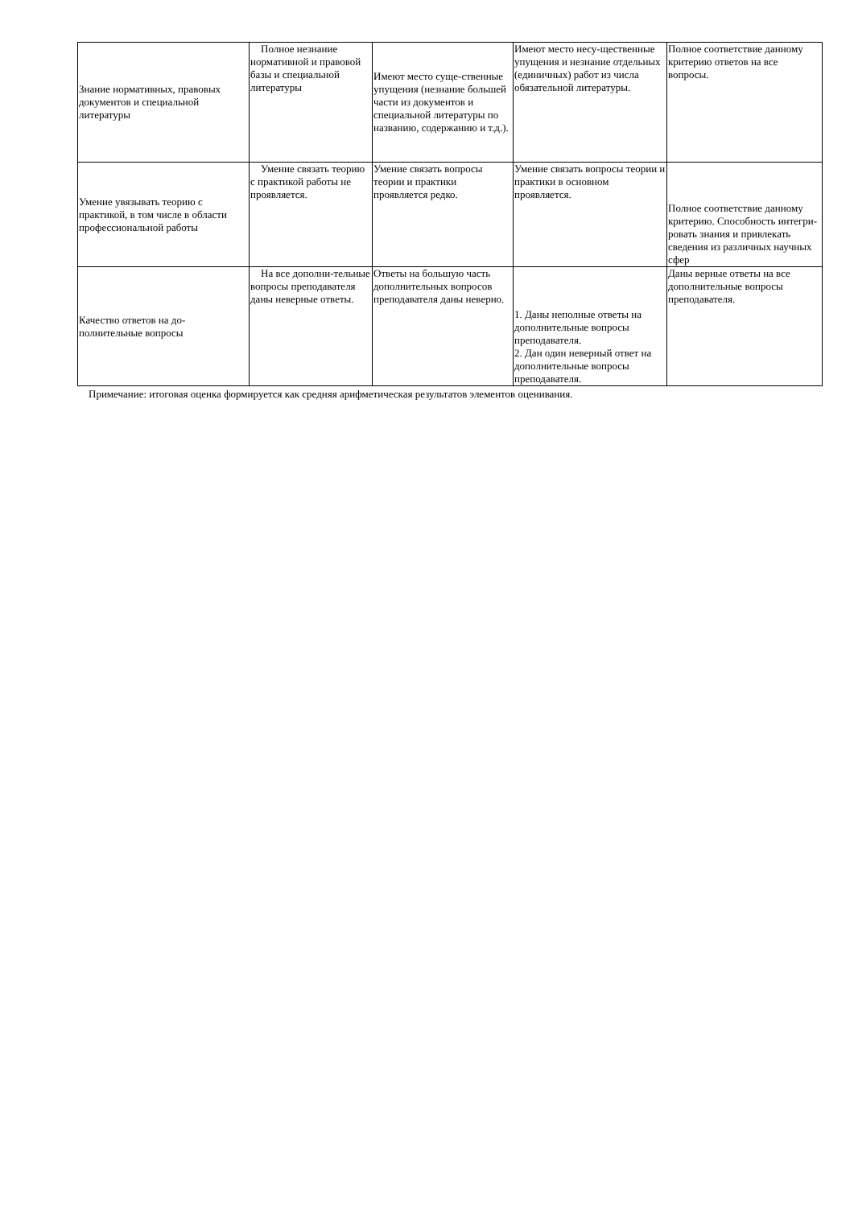| Знание нормативных, правовых документов и специальной литературы | Полное незнание нормативной и правовой базы и специальной литературы | Имеют место суще-ственные упущения (незнание большей части из документов и специальной литературы по названию, содержанию и т.д.). | Имеют место несу-щественные упущения и незнание отдельных (единичных) работ из числа обязательной литературы. | Полное соответствие данному критерию ответов на все вопросы. |
| Умение увязывать теорию с практикой, в том числе в области профессиональной работы | Умение связать теорию с практикой работы не проявляется. | Умение связать вопросы теории и практики проявляется редко. | Умение связать вопросы теории и практики в основном проявляется. | Полное соответствие данному критерию. Способность интегри-ровать знания и привлекать сведения из различных научных сфер |
| Качество ответов на до-полнительные вопросы | На все дополни-тельные вопросы преподавателя даны неверные ответы. | Ответы на большую часть дополнительных вопросов преподавателя даны неверно. | 1. Даны неполные ответы на дополнительные вопросы преподавателя. 2. Дан один неверный ответ на дополнительные вопросы преподавателя. | Даны верные ответы на все дополнительные вопросы преподавателя. |
Примечание: итоговая оценка формируется как средняя арифметическая результатов элементов оценивания.